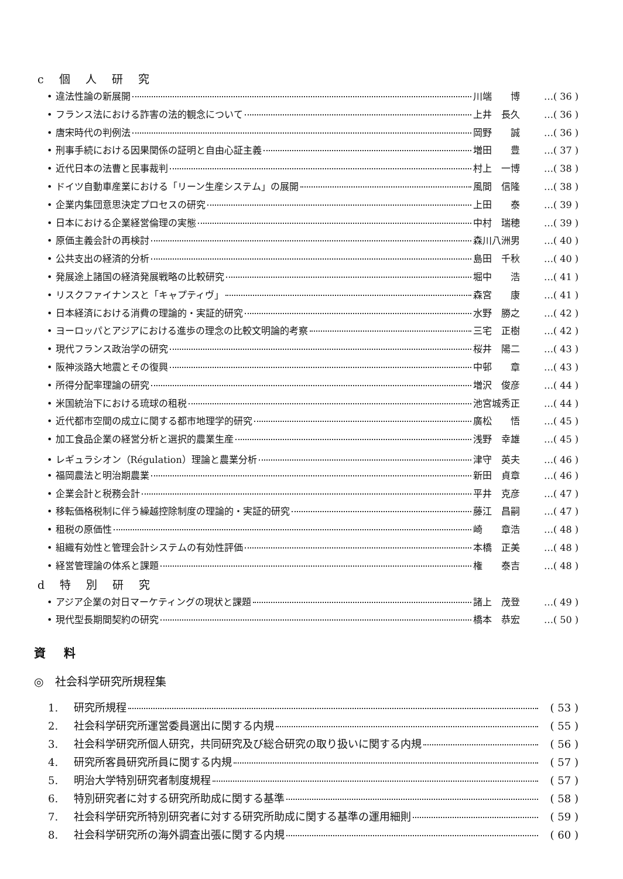c 個 人 研 究
• 違法性論の新展開 川端　　博 …( 36 )
• フランス法における詐害の法的観念について 上井　長久 …( 36 )
• 唐宋時代の判例法 岡野　　誠 …( 36 )
• 刑事手続における因果関係の証明と自由心証主義 増田　　豊 …( 37 )
• 近代日本の法曹と民事裁判 村上　一博 …( 38 )
• ドイツ自動車産業における「リーン生産システム」の展開 風間　信隆 …( 38 )
• 企業内集団意思決定プロセスの研究 上田　　泰 …( 39 )
• 日本における企業経営倫理の実態 中村　瑞穂 …( 39 )
• 原価主義会計の再検討 森川八洲男 …( 40 )
• 公共支出の経済的分析 島田　千秋 …( 40 )
• 発展途上諸国の経済発展戦略の比較研究 堀中　　浩 …( 41 )
• リスクファイナンスと「キャプティヴ」 森宮　　康 …( 41 )
• 日本経済における消費の理論的・実証的研究 水野　勝之 …( 42 )
• ヨーロッパとアジアにおける進歩の理念の比較文明論的考察 三宅　正樹 …( 42 )
• 現代フランス政治学の研究 桜井　陽二 …( 43 )
• 阪神淡路大地震とその復興 中邨　　章 …( 43 )
• 所得分配率理論の研究 増沢　俊彦 …( 44 )
• 米国統治下における琉球の租税 池宮城秀正 …( 44 )
• 近代都市空間の成立に関する都市地理学的研究 廣松　　悟 …( 45 )
• 加工食品企業の経営分析と選択的農業生産 浅野　幸雄 …( 45 )
• レギュラシオン（Régulation）理論と農業分析 津守　英夫 …( 46 )
• 福岡農法と明治期農業 新田　貞章 …( 46 )
• 企業会計と税務会計 平井　克彦 …( 47 )
• 移転価格税制に伴う繰越控除制度の理論的・実証的研究 藤江　昌嗣 …( 47 )
• 租税の原価性 崎　　章浩 …( 48 )
• 組織有効性と管理会計システムの有効性評価 本橋　正美 …( 48 )
• 経営管理論の体系と課題 権　　泰吉 …( 48 )
d 特 別 研 究
• アジア企業の対日マーケティングの現状と課題 諸上　茂登 …( 49 )
• 現代型長期間契約の研究 橋本　恭宏 …( 50 )
資 料
◎　社会科学研究所規程集
1. 研究所規程 ( 53 )
2. 社会科学研究所運営委員選出に関する内規 ( 55 )
3. 社会科学研究所個人研究，共同研究及び総合研究の取り扱いに関する内規 ( 56 )
4. 研究所客員研究所員に関する内規 ( 57 )
5. 明治大学特別研究者制度規程 ( 57 )
6. 特別研究者に対する研究所助成に関する基準 ( 58 )
7. 社会科学研究所特別研究者に対する研究所助成に関する基準の運用細則 ( 59 )
8. 社会科学研究所の海外調査出張に関する内規 ( 60 )